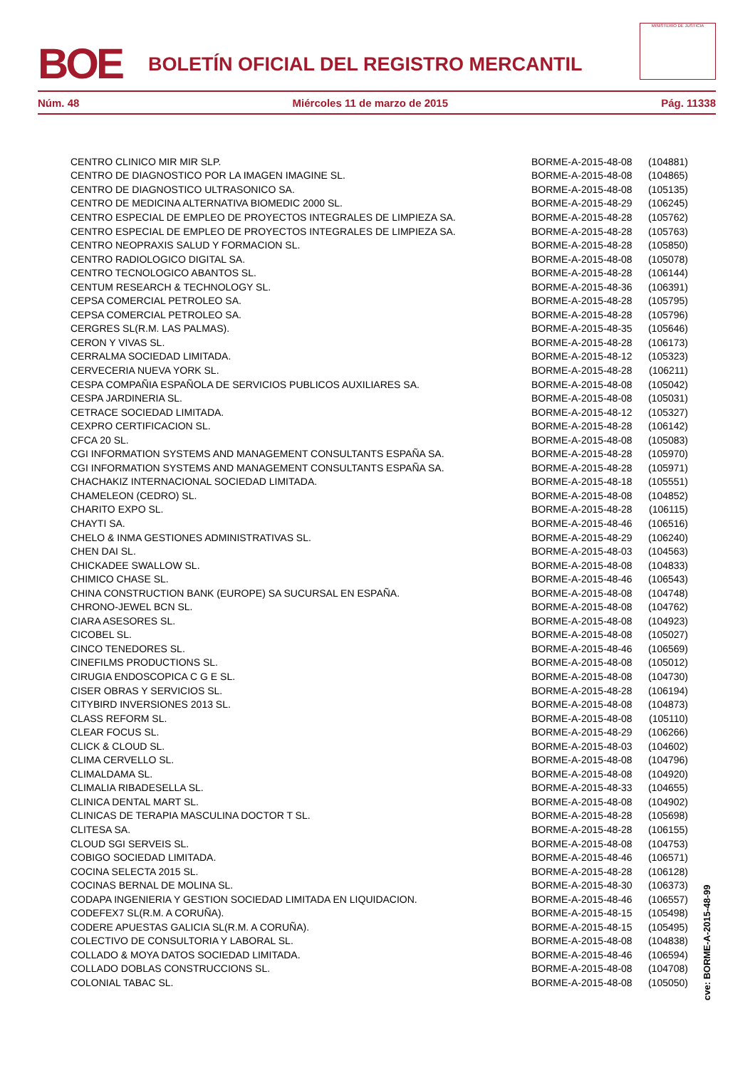BOE
BOLETÍN OFICIAL DEL REGISTRO MERCANTIL
MINISTERIO DE JUSTICIA
Núm. 48 Miércoles 11 de marzo de 2015 Pág. 11338
| CENTRO CLINICO MIR MIR SLP. | BORME-A-2015-48-08 | (104881) |
| CENTRO DE DIAGNOSTICO POR LA IMAGEN IMAGINE SL. | BORME-A-2015-48-08 | (104865) |
| CENTRO DE DIAGNOSTICO ULTRASONICO SA. | BORME-A-2015-48-08 | (105135) |
| CENTRO DE MEDICINA ALTERNATIVA BIOMEDIC 2000 SL. | BORME-A-2015-48-29 | (106245) |
| CENTRO ESPECIAL DE EMPLEO DE PROYECTOS INTEGRALES DE LIMPIEZA SA. | BORME-A-2015-48-28 | (105762) |
| CENTRO ESPECIAL DE EMPLEO DE PROYECTOS INTEGRALES DE LIMPIEZA SA. | BORME-A-2015-48-28 | (105763) |
| CENTRO NEOPRAXIS SALUD Y FORMACION SL. | BORME-A-2015-48-28 | (105850) |
| CENTRO RADIOLOGICO DIGITAL SA. | BORME-A-2015-48-08 | (105078) |
| CENTRO TECNOLOGICO ABANTOS SL. | BORME-A-2015-48-28 | (106144) |
| CENTUM RESEARCH & TECHNOLOGY SL. | BORME-A-2015-48-36 | (106391) |
| CEPSA COMERCIAL PETROLEO SA. | BORME-A-2015-48-28 | (105795) |
| CEPSA COMERCIAL PETROLEO SA. | BORME-A-2015-48-28 | (105796) |
| CERGRES SL(R.M. LAS PALMAS). | BORME-A-2015-48-35 | (105646) |
| CERON Y VIVAS SL. | BORME-A-2015-48-28 | (106173) |
| CERRALMA SOCIEDAD LIMITADA. | BORME-A-2015-48-12 | (105323) |
| CERVECERIA NUEVA YORK SL. | BORME-A-2015-48-28 | (106211) |
| CESPA COMPAÑIA ESPAÑOLA DE SERVICIOS PUBLICOS AUXILIARES SA. | BORME-A-2015-48-08 | (105042) |
| CESPA JARDINERIA SL. | BORME-A-2015-48-08 | (105031) |
| CETRACE SOCIEDAD LIMITADA. | BORME-A-2015-48-12 | (105327) |
| CEXPRO CERTIFICACION SL. | BORME-A-2015-48-28 | (106142) |
| CFCA 20 SL. | BORME-A-2015-48-08 | (105083) |
| CGI INFORMATION SYSTEMS AND MANAGEMENT CONSULTANTS ESPAÑA SA. | BORME-A-2015-48-28 | (105970) |
| CGI INFORMATION SYSTEMS AND MANAGEMENT CONSULTANTS ESPAÑA SA. | BORME-A-2015-48-28 | (105971) |
| CHACHAKIZ INTERNACIONAL SOCIEDAD LIMITADA. | BORME-A-2015-48-18 | (105551) |
| CHAMELEON (CEDRO) SL. | BORME-A-2015-48-08 | (104852) |
| CHARITO EXPO SL. | BORME-A-2015-48-28 | (106115) |
| CHAYTI SA. | BORME-A-2015-48-46 | (106516) |
| CHELO & INMA GESTIONES ADMINISTRATIVAS SL. | BORME-A-2015-48-29 | (106240) |
| CHEN DAI SL. | BORME-A-2015-48-03 | (104563) |
| CHICKADEE SWALLOW SL. | BORME-A-2015-48-08 | (104833) |
| CHIMICO CHASE SL. | BORME-A-2015-48-46 | (106543) |
| CHINA CONSTRUCTION BANK (EUROPE) SA SUCURSAL EN ESPAÑA. | BORME-A-2015-48-08 | (104748) |
| CHRONO-JEWEL BCN SL. | BORME-A-2015-48-08 | (104762) |
| CIARA ASESORES SL. | BORME-A-2015-48-08 | (104923) |
| CICOBEL SL. | BORME-A-2015-48-08 | (105027) |
| CINCO TENEDORES SL. | BORME-A-2015-48-46 | (106569) |
| CINEFILMS PRODUCTIONS SL. | BORME-A-2015-48-08 | (105012) |
| CIRUGIA ENDOSCOPICA C G E SL. | BORME-A-2015-48-08 | (104730) |
| CISER OBRAS Y SERVICIOS SL. | BORME-A-2015-48-28 | (106194) |
| CITYBIRD INVERSIONES 2013 SL. | BORME-A-2015-48-08 | (104873) |
| CLASS REFORM SL. | BORME-A-2015-48-08 | (105110) |
| CLEAR FOCUS SL. | BORME-A-2015-48-29 | (106266) |
| CLICK & CLOUD SL. | BORME-A-2015-48-03 | (104602) |
| CLIMA CERVELLO SL. | BORME-A-2015-48-08 | (104796) |
| CLIMALDAMA SL. | BORME-A-2015-48-08 | (104920) |
| CLIMALIA RIBADESELLA SL. | BORME-A-2015-48-33 | (104655) |
| CLINICA DENTAL MART SL. | BORME-A-2015-48-08 | (104902) |
| CLINICAS DE TERAPIA MASCULINA DOCTOR T SL. | BORME-A-2015-48-28 | (105698) |
| CLITESA SA. | BORME-A-2015-48-28 | (106155) |
| CLOUD SGI SERVEIS SL. | BORME-A-2015-48-08 | (104753) |
| COBIGO SOCIEDAD LIMITADA. | BORME-A-2015-48-46 | (106571) |
| COCINA SELECTA 2015 SL. | BORME-A-2015-48-28 | (106128) |
| COCINAS BERNAL DE MOLINA SL. | BORME-A-2015-48-30 | (106373) |
| CODAPA INGENIERIA Y GESTION SOCIEDAD LIMITADA EN LIQUIDACION. | BORME-A-2015-48-46 | (106557) |
| CODEFEX7 SL(R.M. A CORUÑA). | BORME-A-2015-48-15 | (105498) |
| CODERE APUESTAS GALICIA SL(R.M. A CORUÑA). | BORME-A-2015-48-15 | (105495) |
| COLECTIVO DE CONSULTORIA Y LABORAL SL. | BORME-A-2015-48-08 | (104838) |
| COLLADO & MOYA DATOS SOCIEDAD LIMITADA. | BORME-A-2015-48-46 | (106594) |
| COLLADO DOBLAS CONSTRUCCIONS SL. | BORME-A-2015-48-08 | (104708) |
| COLONIAL TABAC SL. | BORME-A-2015-48-08 | (105050) |
cve: BORME-A-2015-48-99